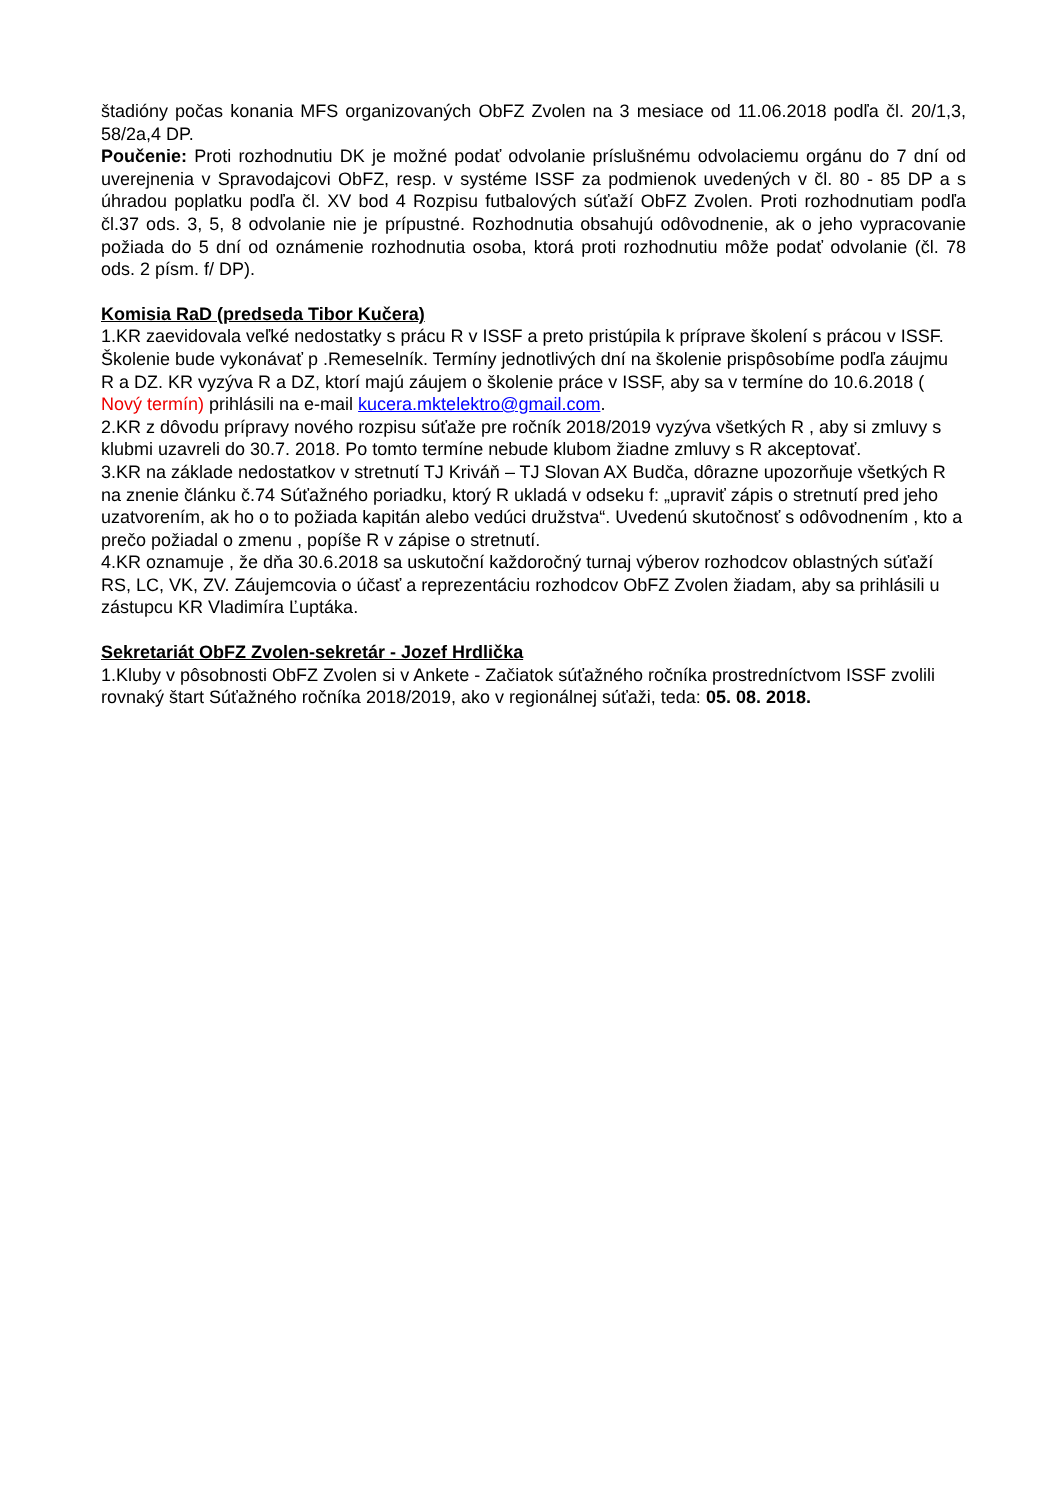štadióny počas konania MFS organizovaných ObFZ Zvolen na 3 mesiace od 11.06.2018 podľa čl. 20/1,3, 58/2a,4 DP.
Poučenie: Proti rozhodnutiu DK je možné podať odvolanie príslušnému odvolaciemu orgánu do 7 dní od uverejnenia v Spravodajcovi ObFZ, resp. v systéme ISSF za podmienok uvedených v čl. 80 - 85 DP a s úhradou poplatku podľa čl. XV bod 4 Rozpisu futbalových súťaží ObFZ Zvolen. Proti rozhodnutiam podľa čl.37 ods. 3, 5, 8 odvolanie nie je prípustné. Rozhodnutia obsahujú odôvodnenie, ak o jeho vypracovanie požiada do 5 dní od oznámenie rozhodnutia osoba, ktorá proti rozhodnutiu môže podať odvolanie (čl. 78 ods. 2 písm. f/ DP).
Komisia RaD (predseda Tibor Kučera)
1.KR zaevidovala veľké nedostatky s prácu R v ISSF a preto pristúpila k príprave školení s prácou v ISSF. Školenie bude vykonávať p .Remeselník. Termíny jednotlivých dní na školenie prispôsobíme podľa záujmu R a DZ. KR vyzýva R a DZ, ktorí majú záujem o školenie práce v ISSF, aby sa v termíne do 10.6.2018 ( Nový termín) prihlásili na e-mail kucera.mktelektro@gmail.com.
2.KR z dôvodu prípravy nového rozpisu súťaže pre ročník 2018/2019 vyzýva všetkých R , aby si zmluvy s klubmi uzavreli do 30.7. 2018. Po tomto termíne nebude klubom žiadne zmluvy s R akceptovať.
3.KR na základe nedostatkov v stretnutí TJ Kriváň – TJ Slovan AX Budča, dôrazne upozorňuje všetkých R na znenie článku č.74 Súťažného poriadku, ktorý R ukladá v odseku f: „upraviť zápis o stretnutí pred jeho uzatvorením, ak ho o to požiada kapitán alebo vedúci družstva“. Uvedenú skutočnosť s odôvodnením , kto a prečo požiadal o zmenu , popíše R v zápise o stretnutí.
4.KR oznamuje , že dňa 30.6.2018 sa uskutoční každoročný turnaj výberov rozhodcov oblastných súťaží RS, LC, VK, ZV. Záujemcovia o účasť a reprezentáciu rozhodcov ObFZ Zvolen žiadam, aby sa prihlásili u zástupcu KR Vladimíra Ľuptáka.
Sekretariát ObFZ Zvolen-sekretár - Jozef Hrdlička
1.Kluby v pôsobnosti ObFZ Zvolen si v Ankete - Začiatok súťažného ročníka prostredníctvom ISSF zvolili rovnaký štart Súťažného ročníka 2018/2019, ako v regionálnej súťaži, teda: 05. 08. 2018.